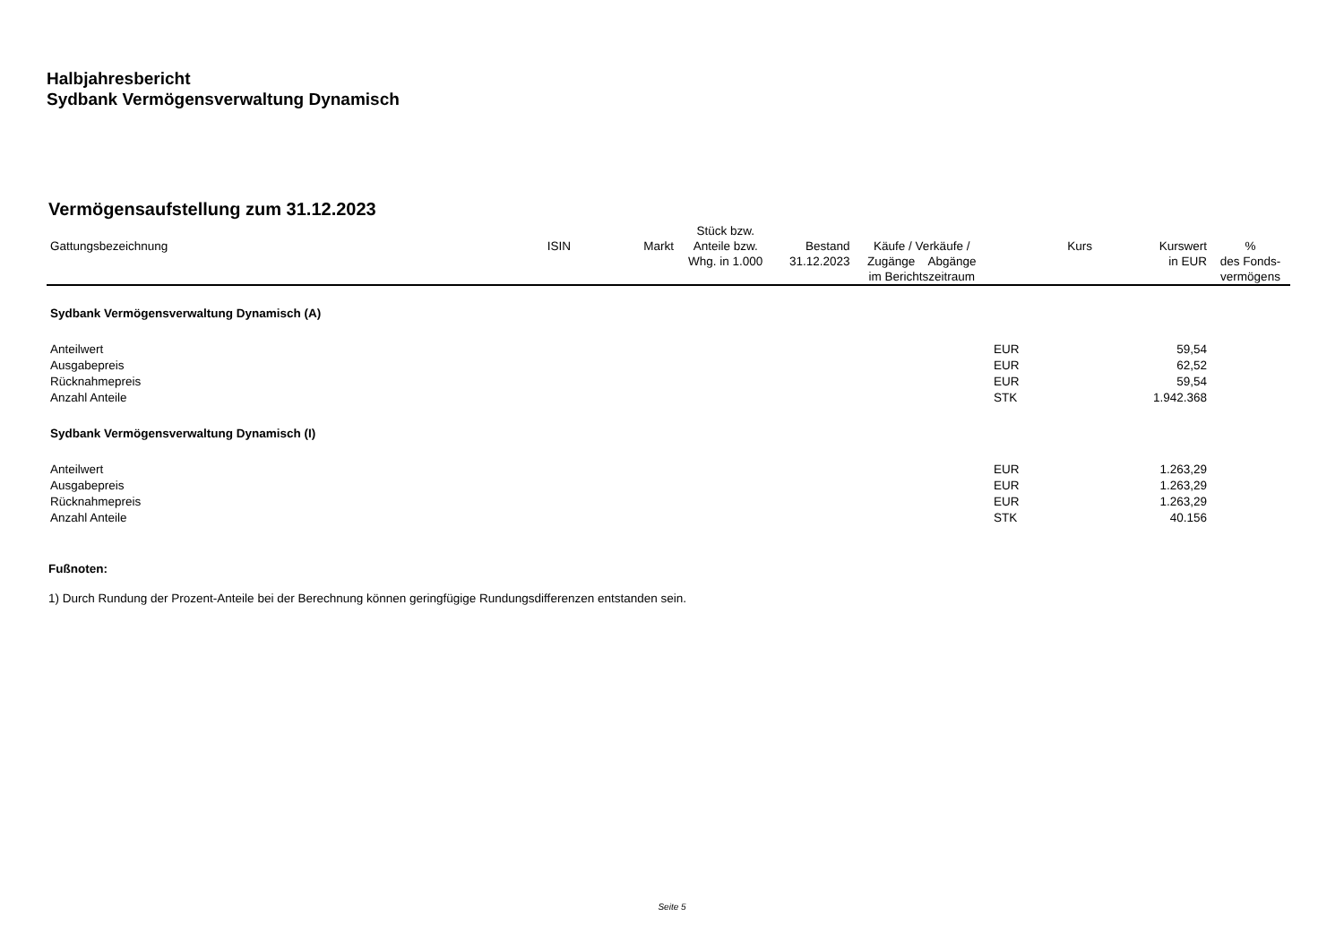Halbjahresbericht
Sydbank Vermögensverwaltung Dynamisch
Vermögensaufstellung zum 31.12.2023
| Gattungsbezeichnung | ISIN | Markt | Stück bzw. Anteile bzw. Whg. in 1.000 | Bestand 31.12.2023 | Käufe / Verkäufe / Zugänge Abgänge im Berichtszeitraum | Kurs | Kurswert in EUR | % des Fonds- vermögens |
| --- | --- | --- | --- | --- | --- | --- | --- | --- |
| Sydbank Vermögensverwaltung Dynamisch (A) | | | | | | | | |
| Anteilwert | | | | | | EUR | 59,54 | |
| Ausgabepreis | | | | | | EUR | 62,52 | |
| Rücknahmepreis | | | | | | EUR | 59,54 | |
| Anzahl Anteile | | | | | | STK | 1.942.368 | |
| Sydbank Vermögensverwaltung Dynamisch (I) | | | | | | | | |
| Anteilwert | | | | | | EUR | 1.263,29 | |
| Ausgabepreis | | | | | | EUR | 1.263,29 | |
| Rücknahmepreis | | | | | | EUR | 1.263,29 | |
| Anzahl Anteile | | | | | | STK | 40.156 | |
Fußnoten:
1) Durch Rundung der Prozent-Anteile bei der Berechnung können geringfügige Rundungsdifferenzen entstanden sein.
Seite 5